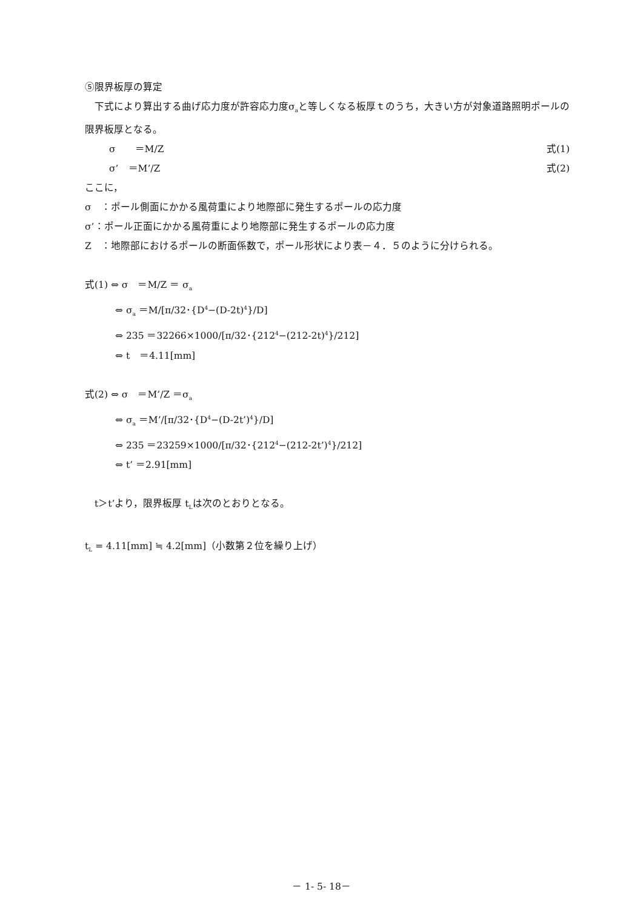⑤限界板厚の算定
　下式により算出する曲げ応力度が許容応力度σ<sub>a</sub>と等しくなる板厚ｔのうち，大きい方が対象道路照明ポールの限界板厚となる。
σ　　＝M/Z 式(1)
σ’　＝M’/Z 式(2)
ここに，
σ　：ポール側面にかかる風荷重により地際部に発生するポールの応力度
σ’：ポール正面にかかる風荷重により地際部に発生するポールの応力度
Z　：地際部におけるポールの断面係数で，ポール形状により表－４．５のように分けられる。
式(1) ⇔ σ　＝M/Z ＝ σ<sub>a</sub>
⇔ σ<sub>a</sub> ＝M/[π/32･{D<sup>4</sup>−(D-2t)<sup>4</sup>}/D]
⇔ 235 ＝32266×1000/[π/32･{212<sup>4</sup>−(212-2t)<sup>4</sup>}/212]
⇔ t　＝4.11[mm]
式(2) ⇔ σ　＝M’/Z ＝σ<sub>a</sub>
⇔ σ<sub>a</sub> ＝M’/[π/32･{D<sup>4</sup>−(D-2t’)<sup>4</sup>}/D]
⇔ 235 ＝23259×1000/[π/32･{212<sup>4</sup>−(212-2t’)<sup>4</sup>}/212]
⇔ t’ ＝2.91[mm]
　t＞t’より，限界板厚 t<sub>L</sub>は次のとおりとなる。
t<sub>L</sub> = 4.11[mm] ≒ 4.2[mm]（小数第２位を繰り上げ）
－ 1- 5- 18－